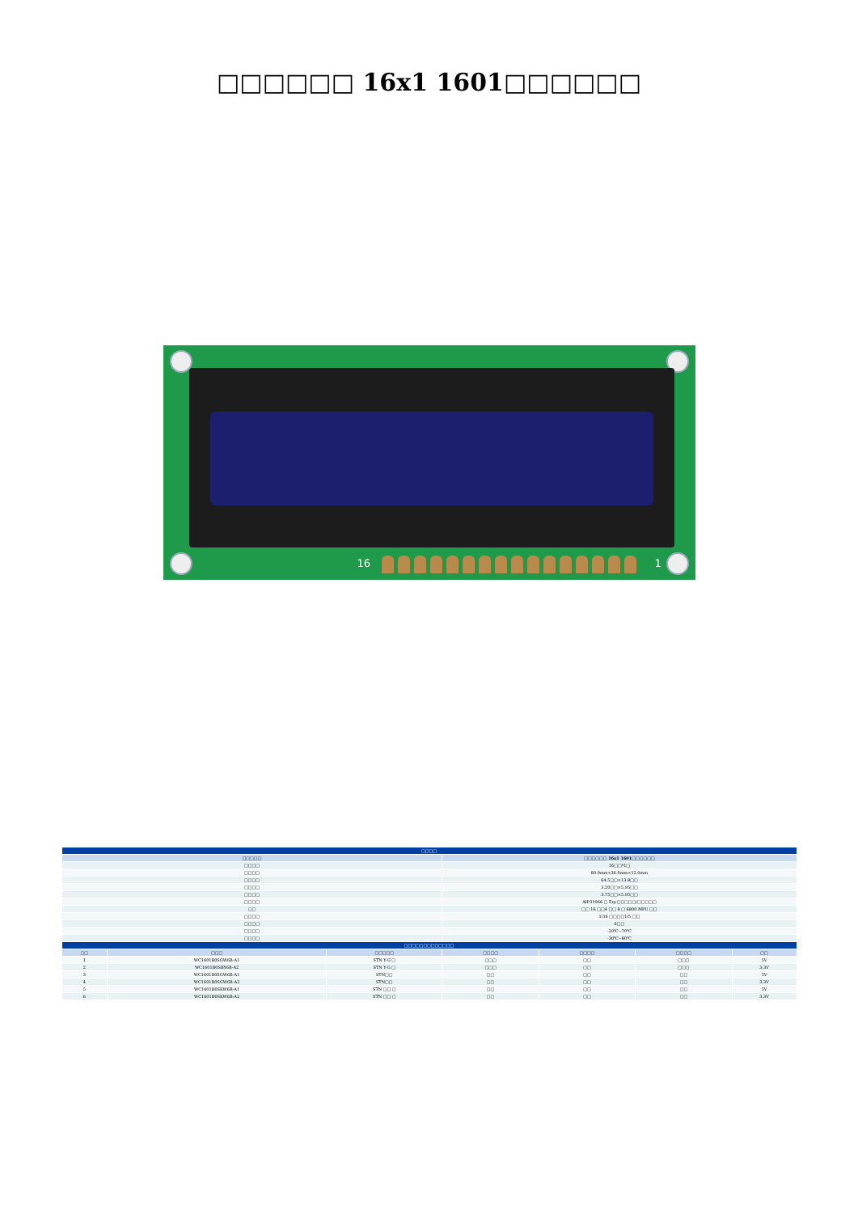□□□□□□ 16x1 1601□□□□□□
16 1
| □□□□ | | | | | | |
| --- | --- | --- | --- | --- | --- | --- |
| □□□□□ | | | □□□□□□ 16x1 1601□□□□□□ | | | |
| □□□□ | | | 16□□*1□ | | | |
| □□□□ | | | 80.0mm×36.0mm×12.0mm | | | |
| □□□□ | | | 64.5□□×13.8□□ | | | |
| □□□□ | | | 3.20□□×5.95□□ | | | |
| □□□□ | | | 3.75□□×5.95□□ | | | |
| □□□□ | | | AIP31066 □ Eqv□□□□□/□□□□□ | | | |
| □□ | | | □□ 16 □□4 □□ 8 □ 6800 MPU □□ | | | |
| □□□□ | | | 1/16 □□□□1/5 □□ | | | |
| □□□□ | | | 6□□ | | | |
| □□□□ | | | -20℃~70℃ | | | |
| □□□□ | | | -30℃~80℃ | | | |
| □□□□□□□□□□□□□ | | | | | | |
| □□ | □□□ | □□□□□ | □□□□ | □□□□ | □□□□ | □□ |
| 1 | WC1601B0SGW6B-A1 | STN Y-G □ | □□□ | □□ | □□□ | 5V |
| 2 | WC1601B0SBY6B-A2 | STN Y-G □ | □□□ | □□ | □□□ | 3.3V |
| 3 | WC1601B0SGW6B-A1 | STN□□ | □□ | □□ | □□ | 5V |
| 4 | WC1601B0SGW6B-A2 | STN□□ | □□ | □□ | □□ | 3.3V |
| 5 | WC1601B0SKW6B-A1 | STN □□ □ | □□ | □□ | □□ | 5V |
| 6 | WC1601B0SKW6B-A2 | STN □□ □ | □□ | □□ | □□ | 3.3V |